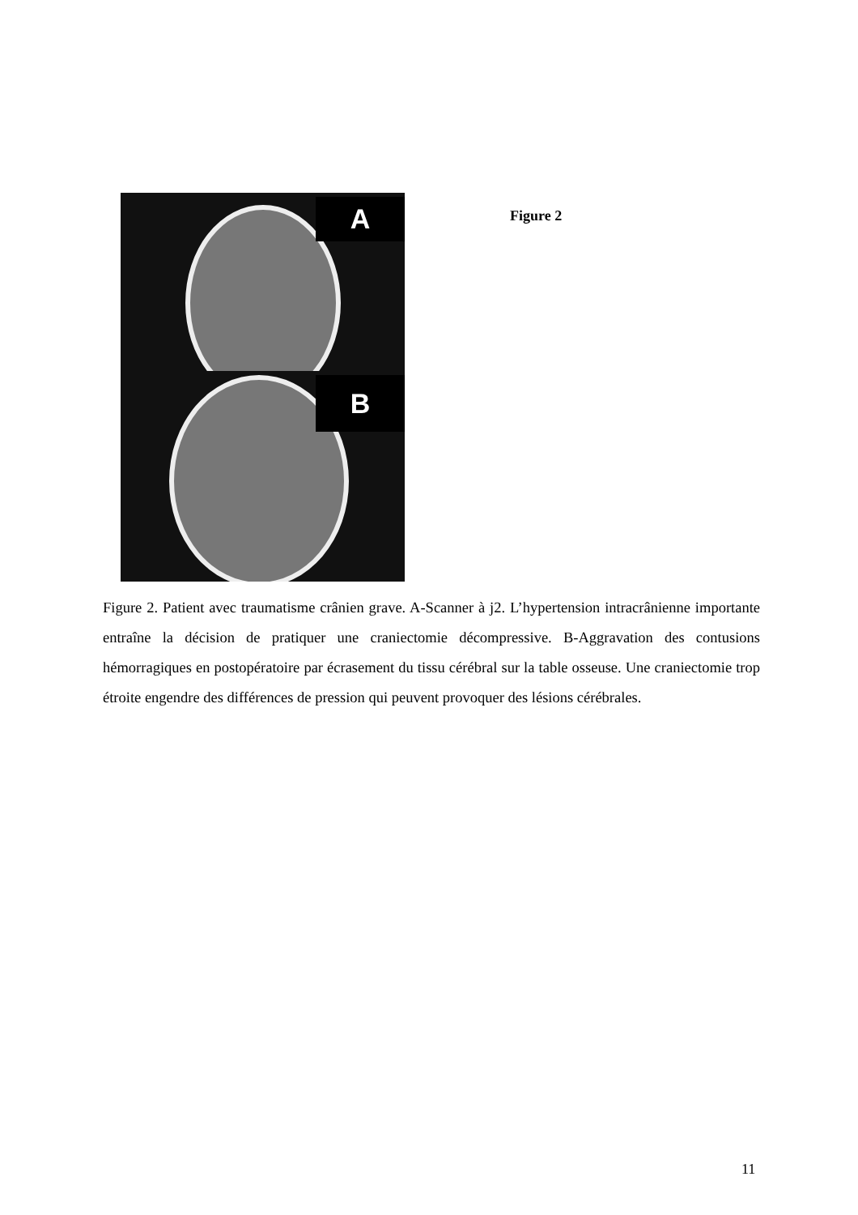A
B
Figure 2
Figure 2. Patient avec traumatisme crânien grave. A-Scanner à j2. L’hypertension intracrânienne importante entraîne la décision de pratiquer une craniectomie décompressive. B-Aggravation des contusions hémorragiques en postopératoire par écrasement du tissu cérébral sur la table osseuse. Une craniectomie trop étroite engendre des différences de pression qui peuvent provoquer des lésions cérébrales.
11